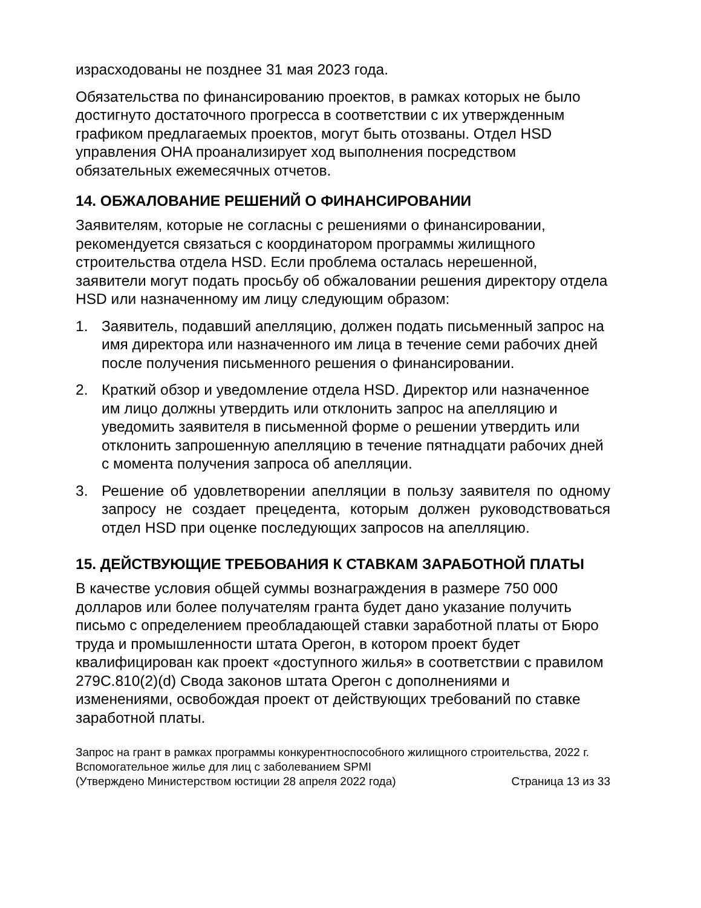израсходованы не позднее 31 мая 2023 года.
Обязательства по финансированию проектов, в рамках которых не было достигнуто достаточного прогресса в соответствии с их утвержденным графиком предлагаемых проектов, могут быть отозваны. Отдел HSD управления OHA проанализирует ход выполнения посредством обязательных ежемесячных отчетов.
14. ОБЖАЛОВАНИЕ РЕШЕНИЙ О ФИНАНСИРОВАНИИ
Заявителям, которые не согласны с решениями о финансировании, рекомендуется связаться с координатором программы жилищного строительства отдела HSD. Если проблема осталась нерешенной, заявители могут подать просьбу об обжаловании решения директору отдела HSD или назначенному им лицу следующим образом:
1. Заявитель, подавший апелляцию, должен подать письменный запрос на имя директора или назначенного им лица в течение семи рабочих дней после получения письменного решения о финансировании.
2. Краткий обзор и уведомление отдела HSD. Директор или назначенное им лицо должны утвердить или отклонить запрос на апелляцию и уведомить заявителя в письменной форме о решении утвердить или отклонить запрошенную апелляцию в течение пятнадцати рабочих дней с момента получения запроса об апелляции.
3. Решение об удовлетворении апелляции в пользу заявителя по одному запросу не создает прецедента, которым должен руководствоваться отдел HSD при оценке последующих запросов на апелляцию.
15. ДЕЙСТВУЮЩИЕ ТРЕБОВАНИЯ К СТАВКАМ ЗАРАБОТНОЙ ПЛАТЫ
В качестве условия общей суммы вознаграждения в размере 750 000 долларов или более получателям гранта будет дано указание получить письмо с определением преобладающей ставки заработной платы от Бюро труда и промышленности штата Орегон, в котором проект будет квалифицирован как проект «доступного жилья» в соответствии с правилом 279C.810(2)(d) Свода законов штата Орегон с дополнениями и изменениями, освобождая проект от действующих требований по ставке заработной платы.
Запрос на грант в рамках программы конкурентноспособного жилищного строительства, 2022 г.
Вспомогательное жилье для лиц с заболеванием SPMI
(Утверждено Министерством юстиции 28 апреля 2022 года) Страница 13 из 33